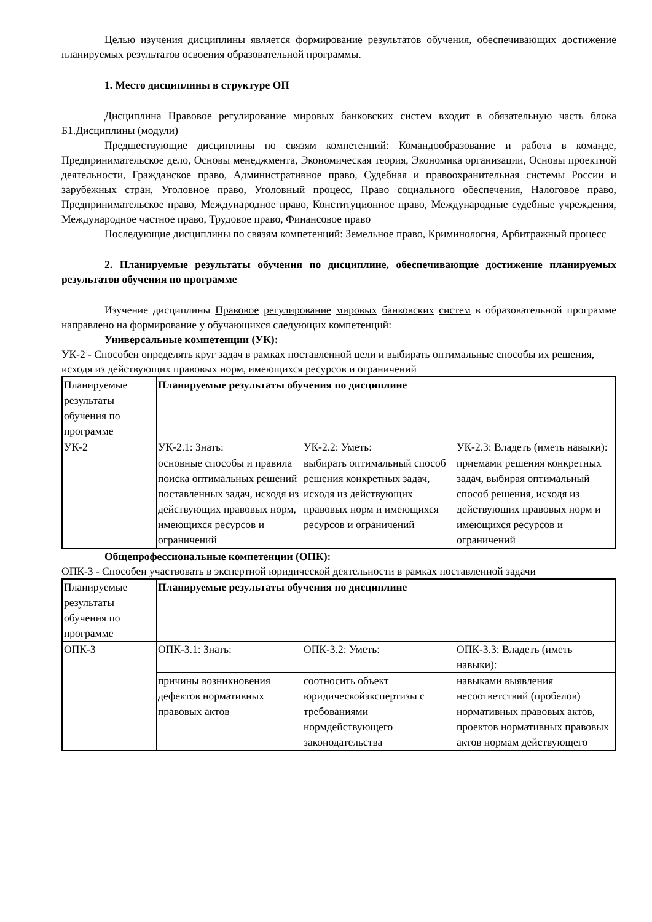Целью изучения дисциплины является формирование результатов обучения, обеспечивающих достижение планируемых результатов освоения образовательной программы.
1. Место дисциплины в структуре ОП
Дисциплина Правовое регулирование мировых банковских систем входит в обязательную часть блока Б1.Дисциплины (модули)
Предшествующие дисциплины по связям компетенций: Командообразование и работа в команде, Предпринимательское дело, Основы менеджмента, Экономическая теория, Экономика организации, Основы проектной деятельности, Гражданское право, Административное право, Судебная и правоохранительная системы России и зарубежных стран, Уголовное право, Уголовный процесс, Право социального обеспечения, Налоговое право, Предпринимательское право, Международное право, Конституционное право, Международные судебные учреждения, Международное частное право, Трудовое право, Финансовое право
Последующие дисциплины по связям компетенций: Земельное право, Криминология, Арбитражный процесс
2. Планируемые результаты обучения по дисциплине, обеспечивающие достижение планируемых результатов обучения по программе
Изучение дисциплины Правовое регулирование мировых банковских систем в образовательной программе направлено на формирование у обучающихся следующих компетенций:
Универсальные компетенции (УК):
УК-2 - Способен определять круг задач в рамках поставленной цели и выбирать оптимальные способы их решения, исходя из действующих правовых норм, имеющихся ресурсов и ограничений
| Планируемые результаты обучения по программе | Планируемые результаты обучения по дисциплине | | |
| УК-2 | УК-2.1: Знать: | УК-2.2: Уметь: | УК-2.3: Владеть (иметь навыки): |
| | основные способы и правила поиска оптимальных решений поставленных задач, исходя из действующих правовых норм, имеющихся ресурсов и ограничений | выбирать оптимальный способ решения конкретных задач, исходя из действующих правовых норм и имеющихся ресурсов и ограничений | приемами решения конкретных задач, выбирая оптимальный способ решения, исходя из действующих правовых норм и имеющихся ресурсов и ограничений |
Общепрофессиональные компетенции (ОПК):
ОПК-3 - Способен участвовать в экспертной юридической деятельности в рамках поставленной задачи
| Планируемые результаты обучения по программе | Планируемые результаты обучения по дисциплине | | |
| ОПК-3 | ОПК-3.1: Знать: | ОПК-3.2: Уметь: | ОПК-3.3: Владеть (иметь навыки): |
| | причины возникновения дефектов нормативных правовых актов | соотносить объект юридическойэкспертизы с требованиями нормдействующего законодательства | навыками выявления несоответствий (пробелов) нормативных правовых актов, проектов нормативных правовых актов нормам действующего |